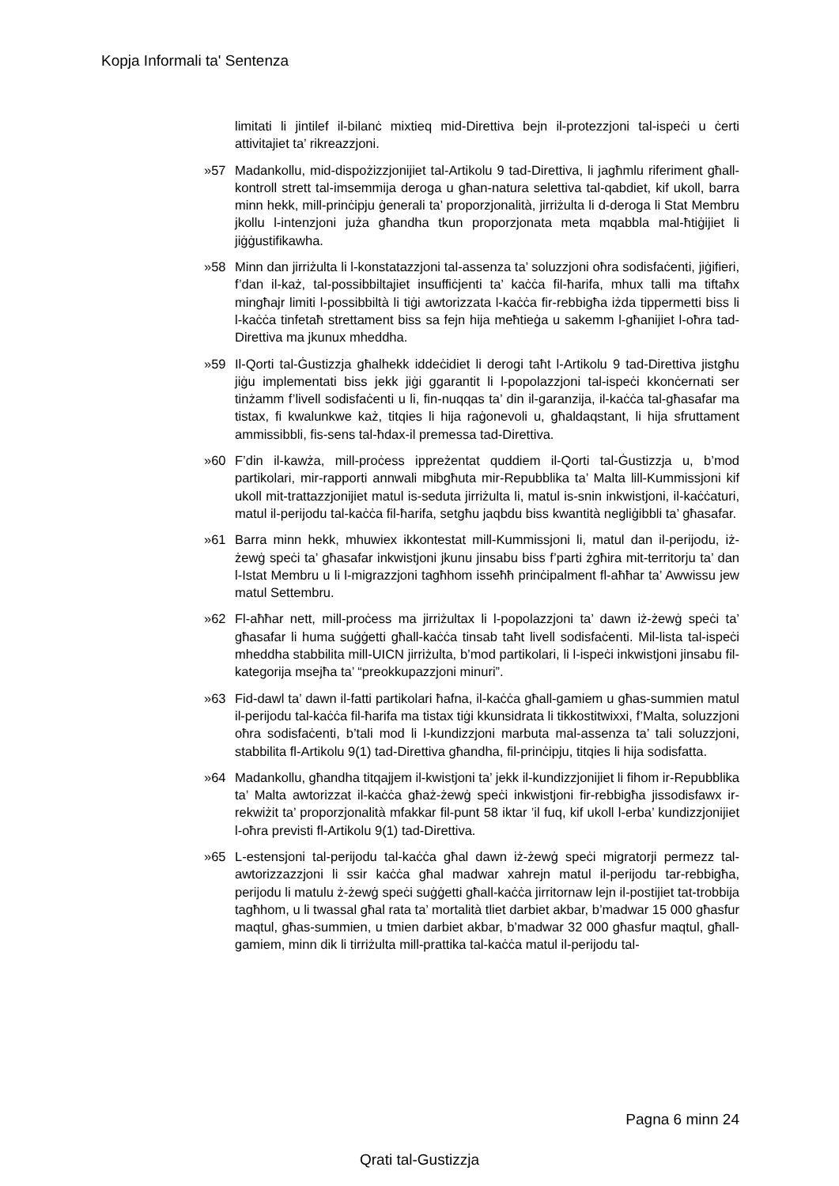Kopja Informali ta' Sentenza
limitati li jintilef il-bilanċ mixtieq mid-Direttiva bejn il-protezzjoni tal-ispeċi u ċerti attivitajiet ta’ rikreazzjoni.
»57 Madankollu, mid-dispożizzjonijiet tal-Artikolu 9 tad-Direttiva, li jagħmlu riferiment għall-kontroll strett tal-imsemmija deroga u għan-natura selettiva tal-qabdiet, kif ukoll, barra minn hekk, mill-prinċipju ġenerali ta’ proporzjonalità, jirriżulta li d-deroga li Stat Membru jkollu l-intenzjoni juża għandha tkun proporzjonata meta mqabbla mal-ħtiġijiet li jiġġustifikawha.
»58 Minn dan jirriżulta li l-konstatazzjoni tal-assenza ta’ soluzzjoni oħra sodisfaċenti, jiġifieri, f’dan il-każ, tal-possibbiltajiet insuffiċjenti ta’ kaċċa fil-ħarifa, mhux talli ma tiftaħx mingħajr limiti l-possibbiltà li tiġi awtorizzata l-kaċċa fir-rebbigħa iżda tippermetti biss li l-kaċċa tinfetaħ strettament biss sa fejn hija meħtieġa u sakemm l-għanijiet l-oħra tad-Direttiva ma jkunux mheddha.
»59 Il-Qorti tal-Ġustizzja għalhekk iddeċidiet li derogi taħt l-Artikolu 9 tad-Direttiva jistgħu jiġu implementati biss jekk jiġi ggarantit li l-popolazzjoni tal-ispeċi kkonċernati ser tinżamm f’livell sodisfaċenti u li, fin-nuqqas ta’ din il-garanzija, il-kaċċa tal-għasafar ma tistax, fi kwalunkwe każ, titqies li hija raġonevoli u, għaldaqstant, li hija sfruttament ammissibbli, fis-sens tal-ħdax-il premessa tad-Direttiva.
»60 F’din il-kawża, mill-proċess ippreżentat quddiem il-Qorti tal-Ġustizzja u, b’mod partikolari, mir-rapporti annwali mibgħuta mir-Repubblika ta’ Malta lill-Kummissjoni kif ukoll mit-trattazzjonijiet matul is-seduta jirriżulta li, matul is-snin inkwistjoni, il-kaċċaturi, matul il-perijodu tal-kaċċa fil-ħarifa, setgħu jaqbdu biss kwantità negliġibbli ta’ għasafar.
»61 Barra minn hekk, mhuwiex ikkontestat mill-Kummissjoni li, matul dan il-perijodu, iż-żewġ speċi ta’ għasafar inkwistjoni jkunu jinsabu biss f’parti żgħira mit-territorju ta’ dan l-Istat Membru u li l-migrazzjoni tagħhom isseħħ prinċipalment fl-aħħar ta’ Awwissu jew matul Settembru.
»62 Fl-aħħar nett, mill-proċess ma jirriżultax li l-popolazzjoni ta’ dawn iż-żewġ speċi ta’ għasafar li huma suġġetti għall-kaċċa tinsab taħt livell sodisfaċenti. Mil-lista tal-ispeċi mheddha stabbilita mill-UICN jirriżulta, b’mod partikolari, li l-ispeċi inkwistjoni jinsabu fil-kategorija msejħa ta’ “preokkupazzjoni minuri”.
»63 Fid-dawl ta’ dawn il-fatti partikolari ħafna, il-kaċċa għall-gamiem u għas-summien matul il-perijodu tal-kaċċa fil-ħarifa ma tistax tiġi kkunsidrata li tikkostitwixxi, f’Malta, soluzzjoni oħra sodisfaċenti, b’tali mod li l-kundizzjoni marbuta mal-assenza ta’ tali soluzzjoni, stabbilita fl-Artikolu 9(1) tad-Direttiva għandha, fil-prinċipju, titqies li hija sodisfatta.
»64 Madankollu, għandha titqajjem il-kwistjoni ta’ jekk il-kundizzjonijiet li fihom ir-Repubblika ta’ Malta awtorizzat il-kaċċa għaż-żewġ speċi inkwistjoni fir-rebbigħa jissodisfawx ir-rekwiżit ta’ proporzjonalità mfakkar fil-punt 58 iktar ’il fuq, kif ukoll l-erba’ kundizzjonijiet l-oħra previsti fl-Artikolu 9(1) tad-Direttiva.
»65 L-estensjoni tal-perijodu tal-kaċċa għal dawn iż-żewġ speċi migratorji permezz tal-awtorizzazzjoni li ssir kaċċa għal madwar xahrejn matul il-perijodu tar-rebbigħa, perijodu li matulu ż-żewġ speċi suġġetti għall-kaċċa jirritornaw lejn il-postijiet tat-trobbija tagħhom, u li twassal għal rata ta’ mortalità tliet darbiet akbar, b’madwar 15 000 għasfur maqtul, għas-summien, u tmien darbiet akbar, b’madwar 32 000 għasfur maqtul, għall-gamiem, minn dik li tirriżulta mill-prattika tal-kaċċa matul il-perijodu tal-
Pagna 6 minn 24
Qrati tal-Gustizzja